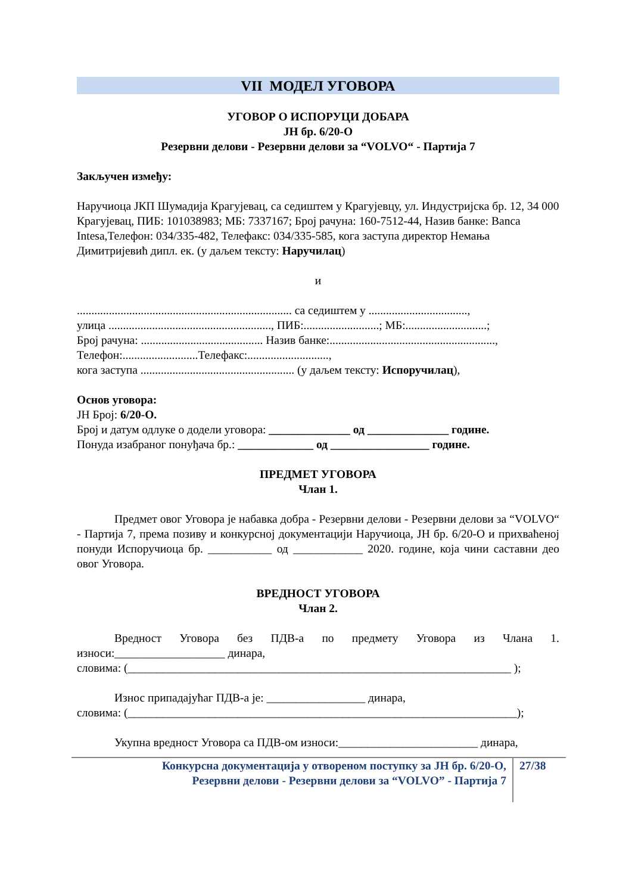VII МОДЕЛ УГОВОРА
УГОВОР О ИСПОРУЦИ ДОБАРА
ЈН бр. 6/20-О
Резервни делови - Резервни делови за “VOLVO“ - Партија 7
Закључен између:
Наручиоца ЈКП Шумадија Крагујевац, са седиштем у Крагујевцу, ул. Индустријска бр. 12, 34 000 Крагујевац, ПИБ: 101038983; МБ: 7337167; Број рачуна: 160-7512-44, Назив банке: Banca Intesa,Телефон: 034/335-482, Телефакс: 034/335-585, кога заступа директор Немања Димитријевић дипл. ек. (у даљем тексту: Наручилац)
и
.......................................................................... са седиштем у ..................................,
улица ........................................................, ПИБ:..........................; МБ:............................;
Број рачуна: .......................................... Назив банке:.........................................................,
Телефон:..........................Телефакс:............................,
кога заступа ..................................................... (у даљем тексту: Испоручилац),
Основ уговора:
ЈН Број: 6/20-О.
Број и датум одлуке о додели уговора: ______________ од ______________ године.
Понуда изабраног понуђача бр.: _____________ од _________________ године.
ПРЕДМЕТ УГОВОРА
Члан 1.
Предмет овог Уговора је набавка добра - Резервни делови - Резервни делови за “VOLVO“ - Партија 7, према позиву и конкурсној документацији Наручиоца, ЈН бр. 6/20-О и прихваћеној понуди Испоручиоца бр. ___________ од ____________ 2020. године, која чини саставни део овог Уговора.
ВРЕДНОСТ УГОВОРА
Члан 2.
Вредност Уговора без ПДВ-а по предмету Уговора из Члана 1. износи:___________________ динара,
словима: (__________________________________________________________________ );
Износ припадајућаг ПДВ-а је: _________________ динара,
словима: (___________________________________________________________________);
Укупна вредност Уговора са ПДВ-ом износи:________________________ динара,
Конкурсна документација у отвореном поступку за ЈН бр. 6/20-О,
Резервни делови - Резервни делови за “VOLVO” - Партија 7
27/38